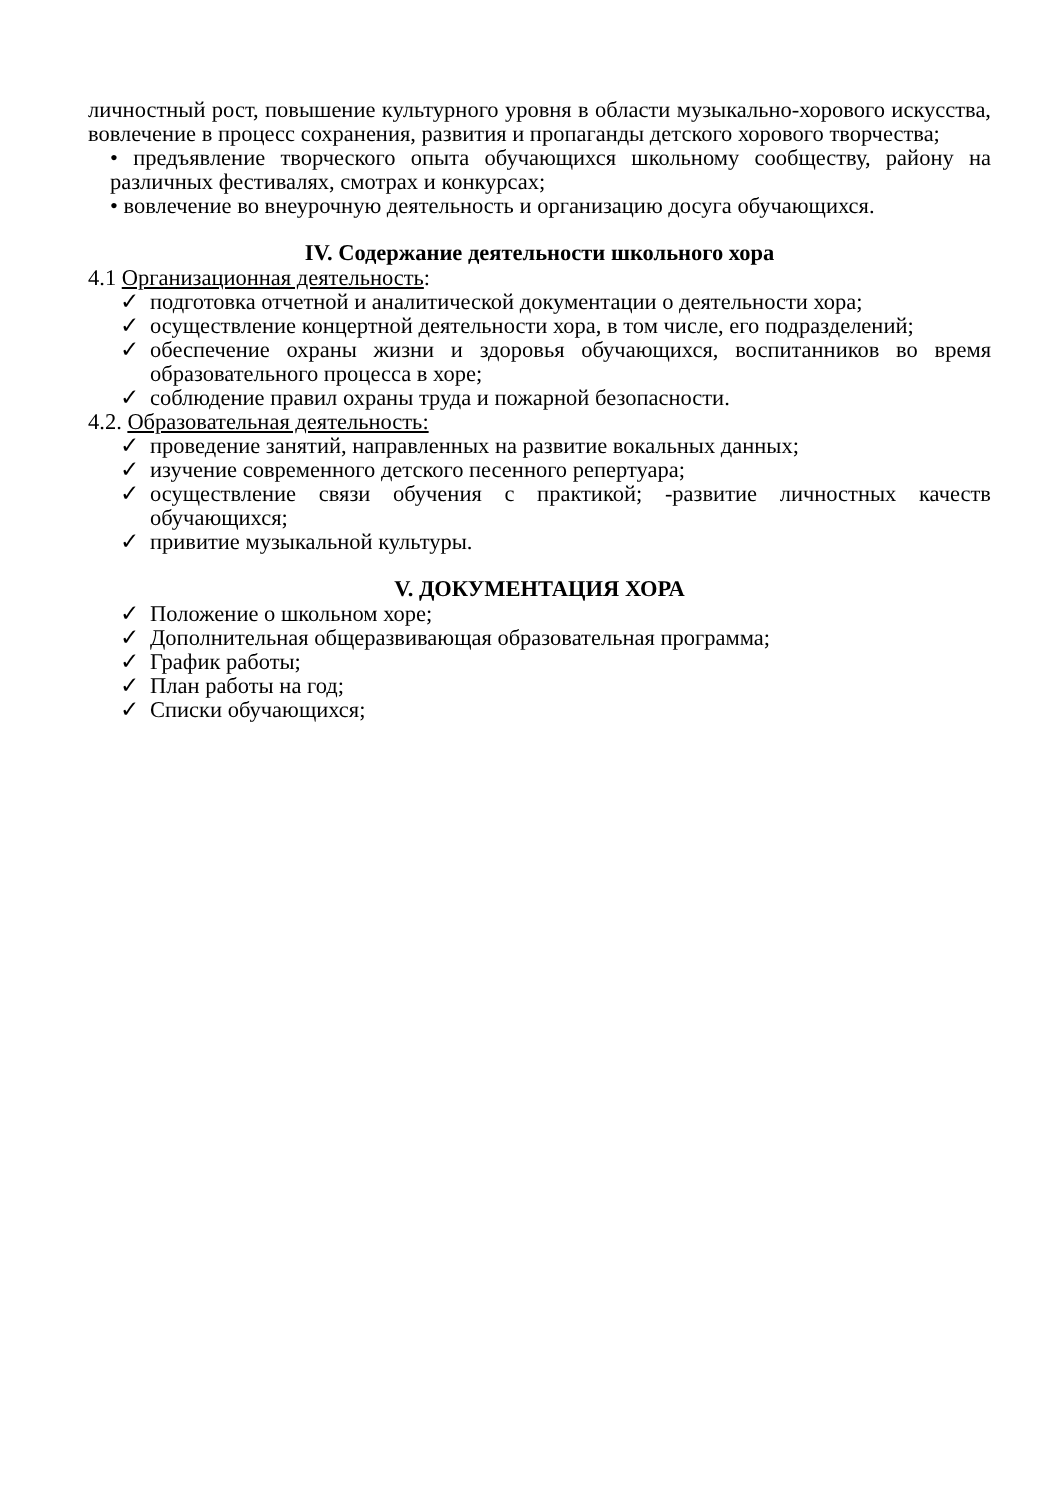личностный рост, повышение культурного уровня в области музыкально-хорового искусства, вовлечение в процесс сохранения, развития и пропаганды детского хорового творчества;
• предъявление творческого опыта обучающихся школьному сообществу, району на различных фестивалях, смотрах и конкурсах;
• вовлечение во внеурочную деятельность и организацию досуга обучающихся.
IV. Содержание деятельности школьного хора
4.1 Организационная деятельность:
✓ подготовка отчетной и аналитической документации о деятельности хора;
✓ осуществление концертной деятельности хора, в том числе, его подразделений;
✓ обеспечение охраны жизни и здоровья обучающихся, воспитанников во время образовательного процесса в хоре;
✓ соблюдение правил охраны труда и пожарной безопасности.
4.2. Образовательная деятельность:
✓ проведение занятий, направленных на развитие вокальных данных;
✓ изучение современного детского песенного репертуара;
✓ осуществление связи обучения с практикой; -развитие личностных качеств обучающихся;
✓ привитие музыкальной культуры.
V. ДОКУМЕНТАЦИЯ ХОРА
✓ Положение о школьном хоре;
✓ Дополнительная общеразвивающая образовательная программа;
✓ График работы;
✓ План работы на год;
✓ Списки обучающихся;